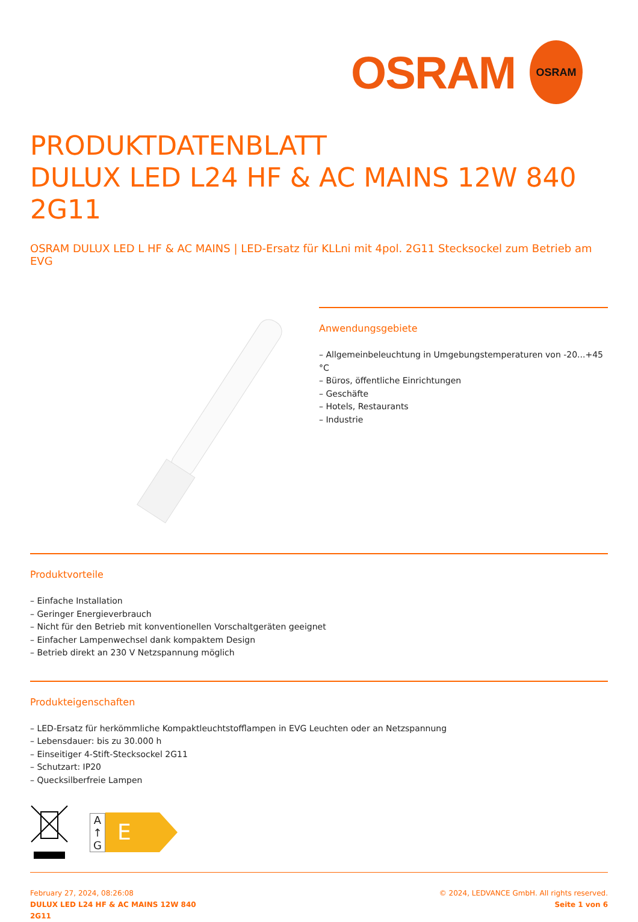OSRAM
OSRAM
PRODUKTDATENBLATT
DULUX LED L24 HF & AC MAINS 12W 840
2G11
OSRAM DULUX LED L HF & AC MAINS | LED-Ersatz für KLLni mit 4pol. 2G11 Stecksockel zum Betrieb am EVG
Anwendungsgebiete
– Allgemeinbeleuchtung in Umgebungstemperaturen von -20...+45 °C
– Büros, öffentliche Einrichtungen
– Geschäfte
– Hotels, Restaurants
– Industrie
Produktvorteile
– Einfache Installation
– Geringer Energieverbrauch
– Nicht für den Betrieb mit konventionellen Vorschaltgeräten geeignet
– Einfacher Lampenwechsel dank kompaktem Design
– Betrieb direkt an 230 V Netzspannung möglich
Produkteigenschaften
– LED-Ersatz für herkömmliche Kompaktleuchtstofflampen in EVG Leuchten oder an Netzspannung
– Lebensdauer: bis zu 30.000 h
– Einseitiger 4-Stift-Stecksockel 2G11
– Schutzart: IP20
– Quecksilberfreie Lampen
A
↑
G
E
February 27, 2024, 08:26:08
DULUX LED L24 HF & AC MAINS 12W 840
2G11
© 2024, LEDVANCE GmbH. All rights reserved.
Seite 1 von 6